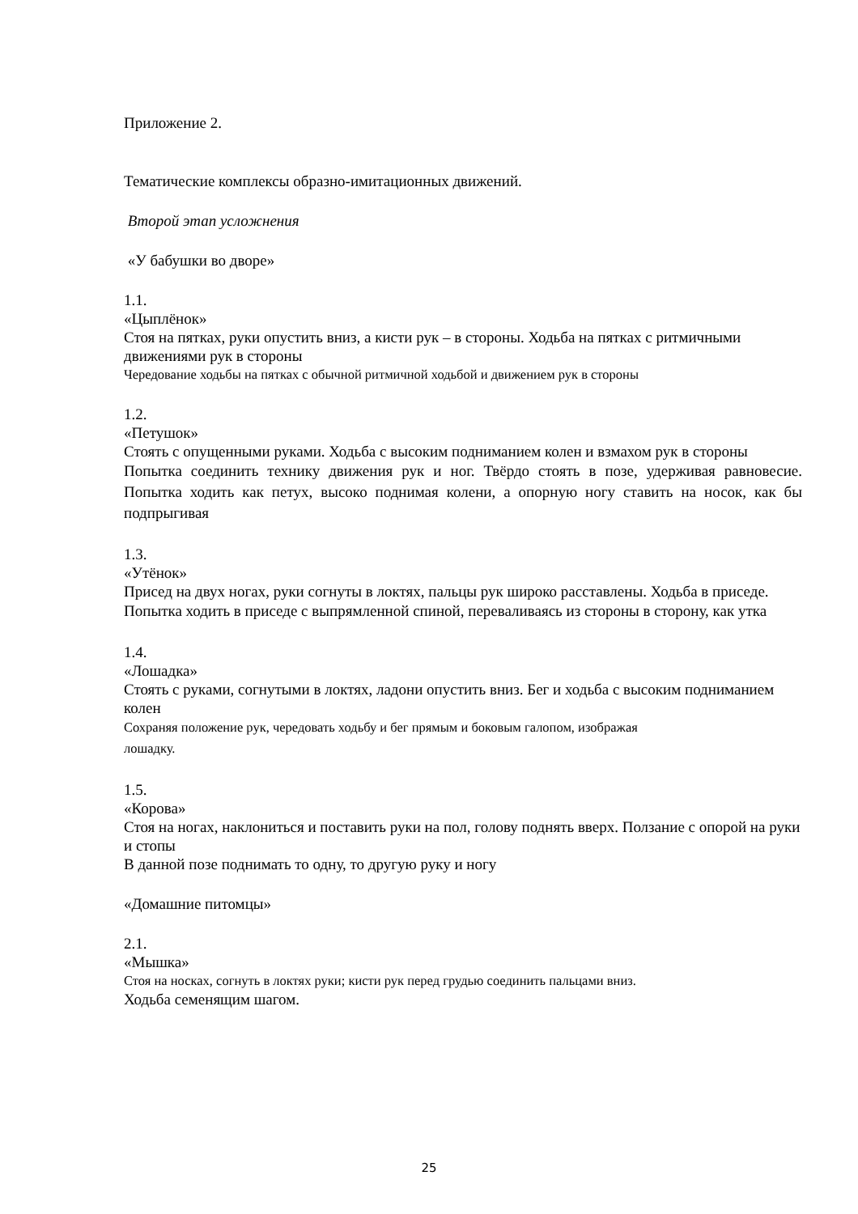Приложение 2.
Тематические комплексы образно-имитационных движений.
Второй этап усложнения
«У бабушки во дворе»
1.1.
«Цыплёнок»
Стоя на пятках, руки опустить вниз, а кисти рук – в стороны. Ходьба на пятках с ритмичными движениями рук в стороны
Чередование ходьбы на пятках с обычной ритмичной ходьбой и движением рук в стороны
1.2.
«Петушок»
Стоять с опущенными руками. Ходьба с высоким подниманием колен и взмахом рук в стороны
Попытка соединить технику движения рук и ног. Твёрдо стоять в позе, удерживая равновесие. Попытка ходить как петух, высоко поднимая колени, а опорную ногу ставить на носок, как бы подпрыгивая
1.3.
«Утёнок»
Присед на двух ногах, руки согнуты в локтях, пальцы рук широко расставлены. Ходьба в приседе.
Попытка ходить в приседе с выпрямленной спиной, переваливаясь из стороны в сторону, как утка
1.4.
«Лошадка»
Стоять с руками, согнутыми в локтях, ладони опустить вниз. Бег и ходьба с высоким подниманием колен
Сохраняя положение рук, чередовать ходьбу и бег прямым и боковым галопом, изображая
лошадку.
1.5.
«Корова»
Стоя на ногах, наклониться и поставить руки на пол, голову поднять вверх. Ползание с опорой на руки и стопы
В данной позе поднимать то одну, то другую руку и ногу
«Домашние питомцы»
2.1.
«Мышка»
Стоя на носках, согнуть в локтях руки; кисти рук перед грудью соединить пальцами вниз.
Ходьба семенящим шагом.
25